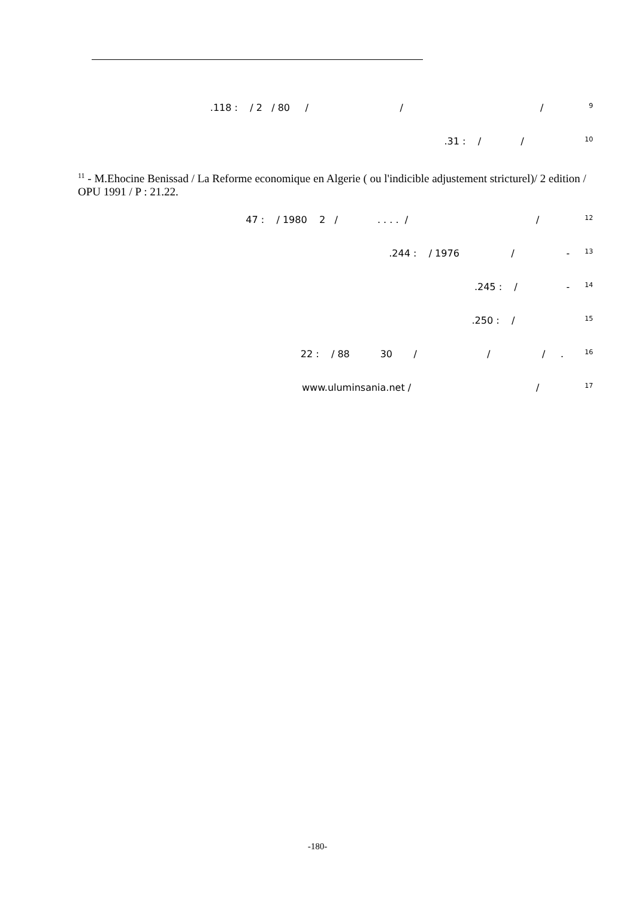.118 : / 2 / 80 / / / <sup>9</sup>
.31 : / / <sup>10</sup>
<sup>11</sup> - M.Ehocine Benissad / La Reforme economique en Algerie ( ou l'indicible adjustement stricturel)/ 2 edition / OPU 1991 / P : 21.22.
47 : / 1980 2 / . . . . / / <sup>12</sup>
.244 : / 1976 / - <sup>13</sup>
.245 : / - <sup>14</sup>
.250 : / <sup>15</sup>
22 : / 88 30 / / / . <sup>16</sup>
www.uluminsania.net / / <sup>17</sup>
-180-